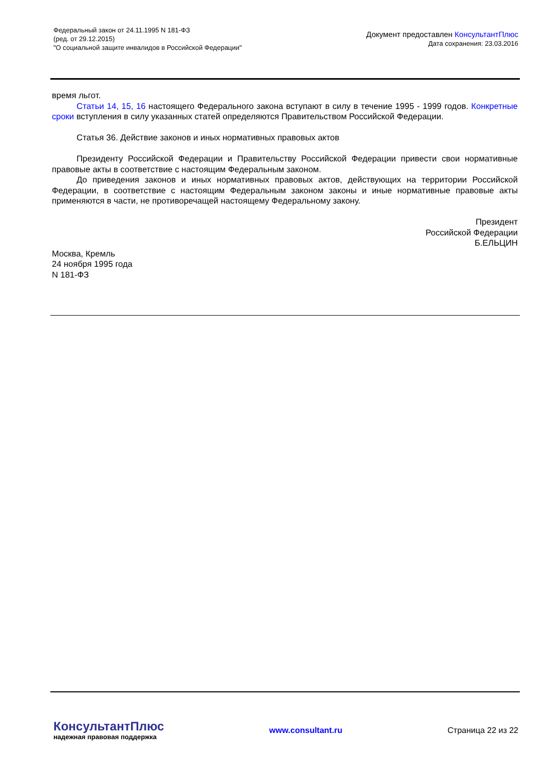Федеральный закон от 24.11.1995 N 181-ФЗ
(ред. от 29.12.2015)
"О социальной защите инвалидов в Российской Федерации"
Документ предоставлен КонсультантПлюс
Дата сохранения: 23.03.2016
время льгот.
Статьи 14, 15, 16 настоящего Федерального закона вступают в силу в течение 1995 - 1999 годов. Конкретные сроки вступления в силу указанных статей определяются Правительством Российской Федерации.
Статья 36. Действие законов и иных нормативных правовых актов
Президенту Российской Федерации и Правительству Российской Федерации привести свои нормативные правовые акты в соответствие с настоящим Федеральным законом.
До приведения законов и иных нормативных правовых актов, действующих на территории Российской Федерации, в соответствие с настоящим Федеральным законом законы и иные нормативные правовые акты применяются в части, не противоречащей настоящему Федеральному закону.
Президент
Российской Федерации
Б.ЕЛЬЦИН
Москва, Кремль
24 ноября 1995 года
N 181-ФЗ
КонсультантПлюс
надежная правовая поддержка
www.consultant.ru Страница 22 из 22